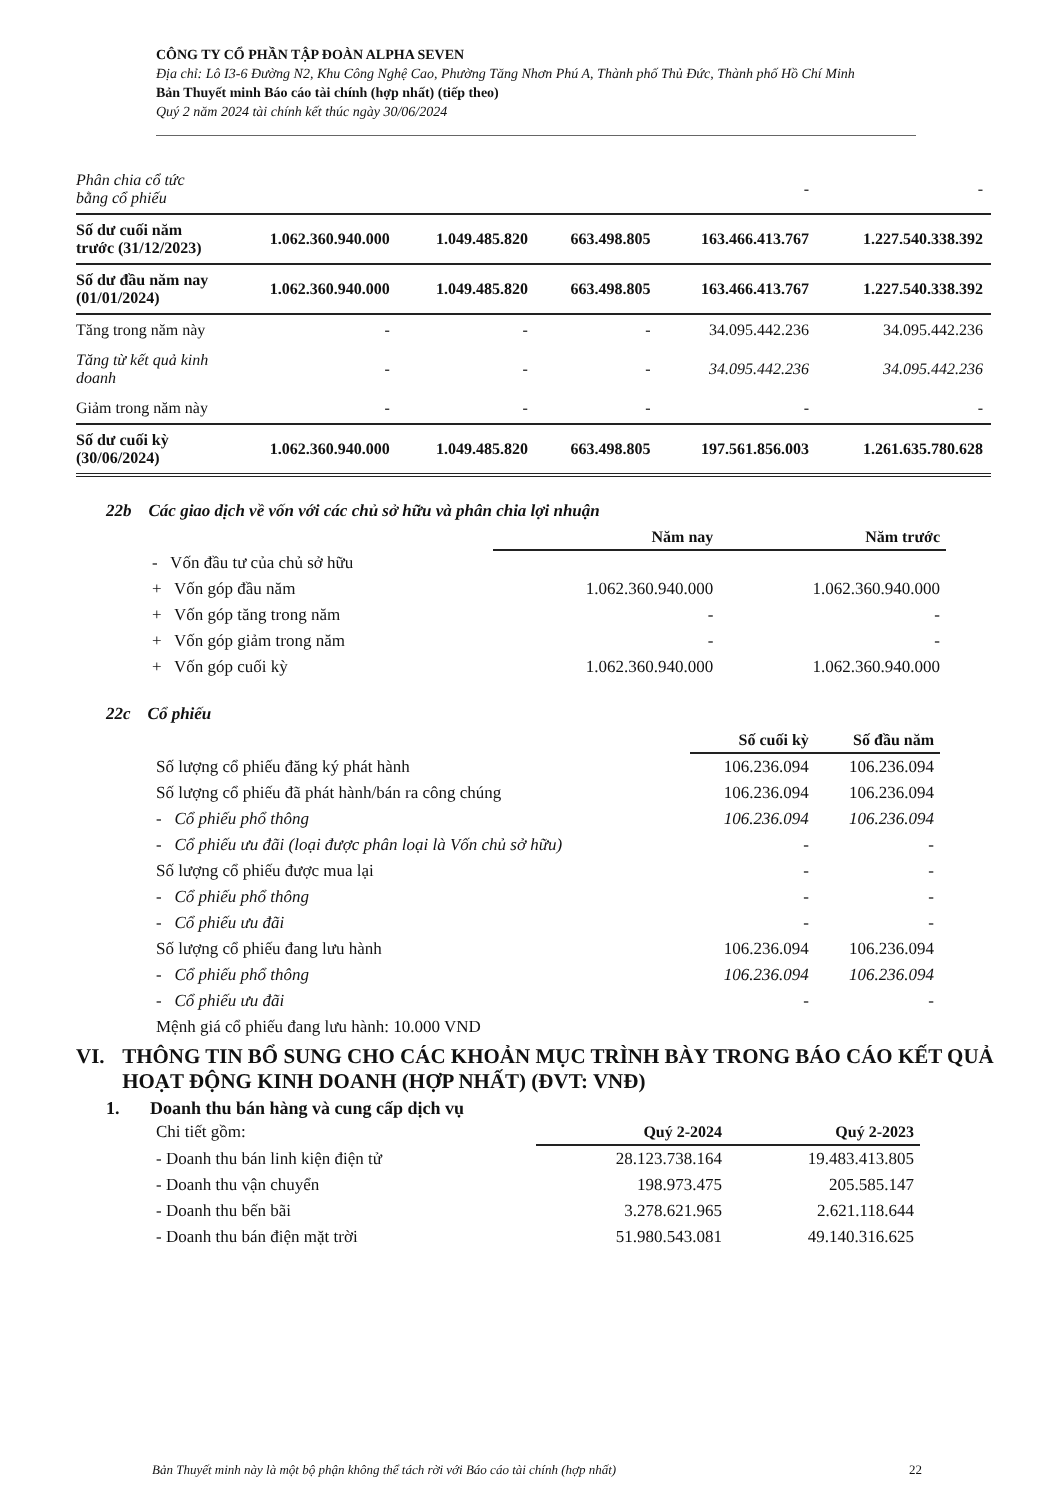CÔNG TY CỔ PHẦN TẬP ĐOÀN ALPHA SEVEN
Địa chỉ: Lô I3-6 Đường N2, Khu Công Nghệ Cao, Phường Tăng Nhơn Phú A, Thành phố Thủ Đức, Thành phố Hồ Chí Minh
Bản Thuyết minh Báo cáo tài chính (hợp nhất) (tiếp theo)
Quý 2 năm 2024 tài chính kết thúc ngày 30/06/2024
| Phân chia cổ tức bằng cổ phiếu | | | | - | - |
| Số dư cuối năm trước (31/12/2023) | 1.062.360.940.000 | 1.049.485.820 | 663.498.805 | 163.466.413.767 | 1.227.540.338.392 |
| Số dư đầu năm nay (01/01/2024) | 1.062.360.940.000 | 1.049.485.820 | 663.498.805 | 163.466.413.767 | 1.227.540.338.392 |
| Tăng trong năm này | - | - | - | 34.095.442.236 | 34.095.442.236 |
| Tăng từ kết quả kinh doanh | - | - | - | 34.095.442.236 | 34.095.442.236 |
| Giảm trong năm này | - | - | - | - | - |
| Số dư cuối kỳ (30/06/2024) | 1.062.360.940.000 | 1.049.485.820 | 663.498.805 | 197.561.856.003 | 1.261.635.780.628 |
22b Các giao dịch về vốn với các chủ sở hữu và phân chia lợi nhuận
| | Năm nay | Năm trước |
| - Vốn đầu tư của chủ sở hữu | | |
| + Vốn góp đầu năm | 1.062.360.940.000 | 1.062.360.940.000 |
| + Vốn góp tăng trong năm | - | - |
| + Vốn góp giảm trong năm | - | - |
| + Vốn góp cuối kỳ | 1.062.360.940.000 | 1.062.360.940.000 |
22c Cổ phiếu
| | Số cuối kỳ | Số đầu năm |
| Số lượng cổ phiếu đăng ký phát hành | 106.236.094 | 106.236.094 |
| Số lượng cổ phiếu đã phát hành/bán ra công chúng | 106.236.094 | 106.236.094 |
| - Cổ phiếu phổ thông | 106.236.094 | 106.236.094 |
| - Cổ phiếu ưu đãi (loại được phân loại là Vốn chủ sở hữu) | - | - |
| Số lượng cổ phiếu được mua lại | - | - |
| - Cổ phiếu phổ thông | - | - |
| - Cổ phiếu ưu đãi | - | - |
| Số lượng cổ phiếu đang lưu hành | 106.236.094 | 106.236.094 |
| - Cổ phiếu phổ thông | 106.236.094 | 106.236.094 |
| - Cổ phiếu ưu đãi | - | - |
| Mệnh giá cổ phiếu đang lưu hành: 10.000 VND | | |
VI. THÔNG TIN BỔ SUNG CHO CÁC KHOẢN MỤC TRÌNH BÀY TRONG BÁO CÁO KẾT QUẢ HOẠT ĐỘNG KINH DOANH (HỢP NHẤT) (ĐVT: VNĐ)
1. Doanh thu bán hàng và cung cấp dịch vụ
| Chi tiết gồm: | Quý 2-2024 | Quý 2-2023 |
| - Doanh thu bán linh kiện điện tử | 28.123.738.164 | 19.483.413.805 |
| - Doanh thu vận chuyển | 198.973.475 | 205.585.147 |
| - Doanh thu bến bãi | 3.278.621.965 | 2.621.118.644 |
| - Doanh thu bán điện mặt trời | 51.980.543.081 | 49.140.316.625 |
Bản Thuyết minh này là một bộ phận không thể tách rời với Báo cáo tài chính (hợp nhất) 22